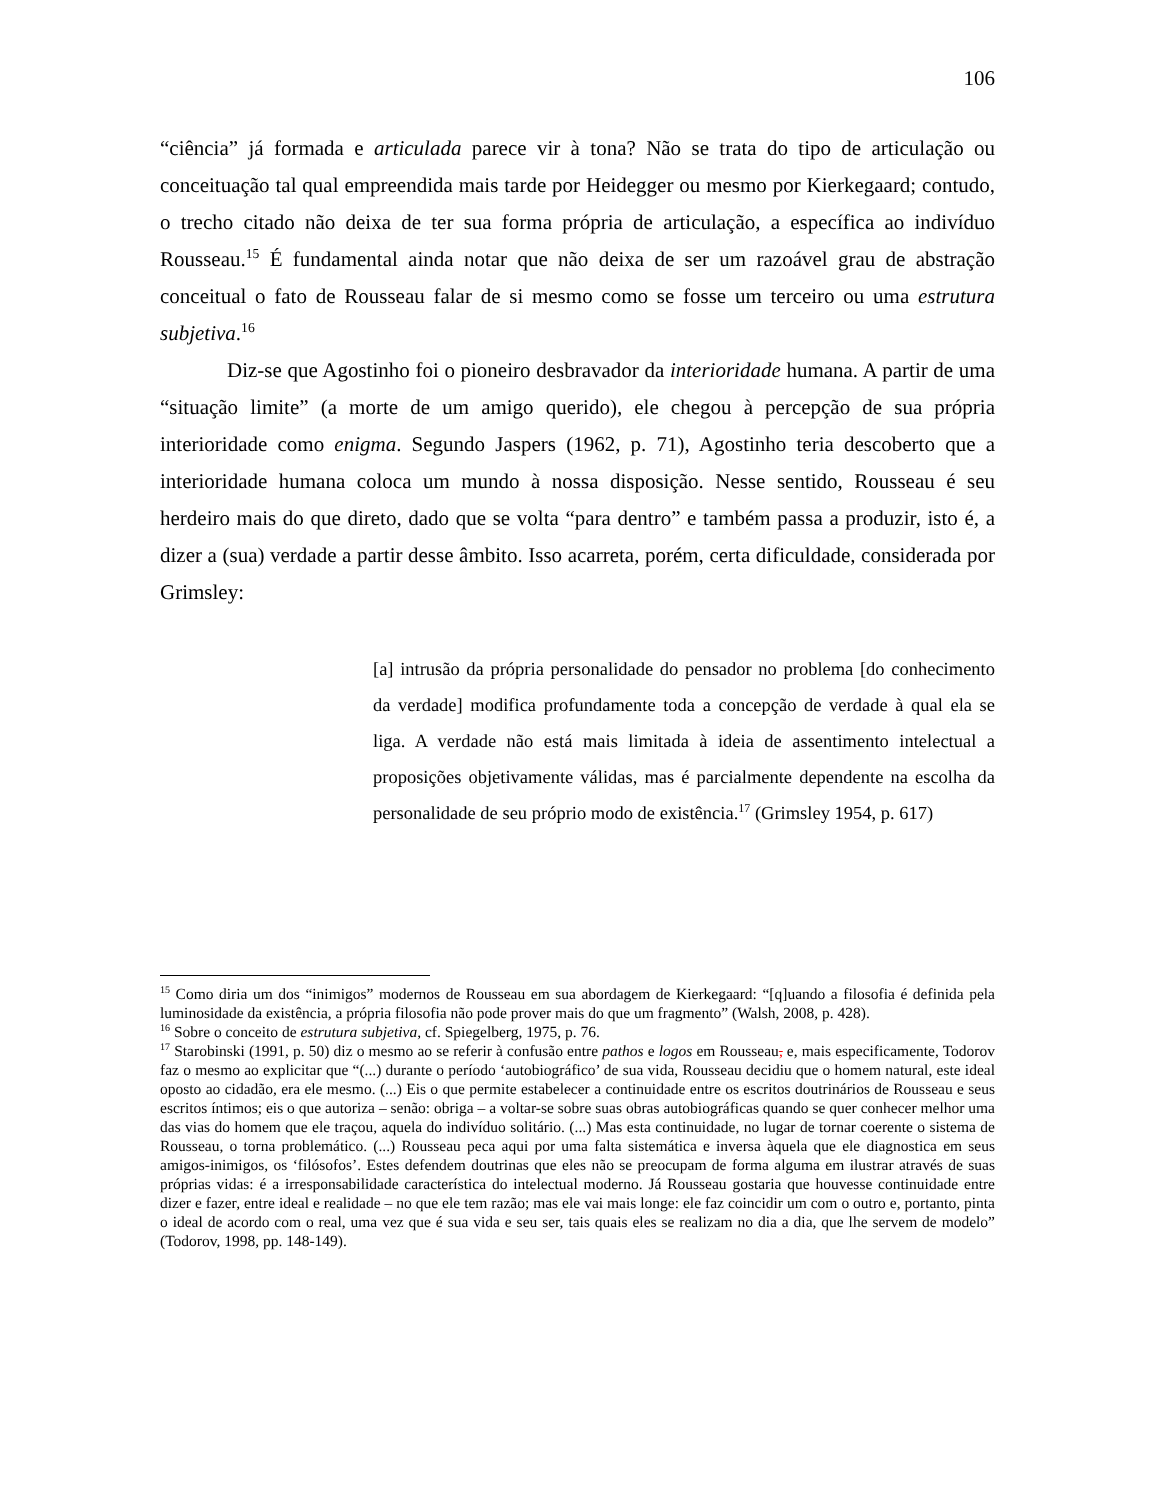106
“ciência” já formada e articulada parece vir à tona? Não se trata do tipo de articulação ou conceituação tal qual empreendida mais tarde por Heidegger ou mesmo por Kierkegaard; contudo, o trecho citado não deixa de ter sua forma própria de articulação, a específica ao indivíduo Rousseau.<sup>15</sup> É fundamental ainda notar que não deixa de ser um razoável grau de abstração conceitual o fato de Rousseau falar de si mesmo como se fosse um terceiro ou uma estrutura subjetiva.<sup>16</sup>
Diz-se que Agostinho foi o pioneiro desbravador da interioridade humana. A partir de uma “situação limite” (a morte de um amigo querido), ele chegou à percepção de sua própria interioridade como enigma. Segundo Jaspers (1962, p. 71), Agostinho teria descoberto que a interioridade humana coloca um mundo à nossa disposição. Nesse sentido, Rousseau é seu herdeiro mais do que direto, dado que se volta “para dentro” e também passa a produzir, isto é, a dizer a (sua) verdade a partir desse âmbito. Isso acarreta, porém, certa dificuldade, considerada por Grimsley:
[a] intrusão da própria personalidade do pensador no problema [do conhecimento da verdade] modifica profundamente toda a concepção de verdade à qual ela se liga. A verdade não está mais limitada à ideia de assentimento intelectual a proposições objetivamente válidas, mas é parcialmente dependente na escolha da personalidade de seu próprio modo de existência.<sup>17</sup> (Grimsley 1954, p. 617)
<sup>15</sup> Como diria um dos “inimigos” modernos de Rousseau em sua abordagem de Kierkegaard: “[q]uando a filosofia é definida pela luminosidade da existência, a própria filosofia não pode prover mais do que um fragmento” (Walsh, 2008, p. 428).
<sup>16</sup> Sobre o conceito de estrutura subjetiva, cf. Spiegelberg, 1975, p. 76.
<sup>17</sup> Starobinski (1991, p. 50) diz o mesmo ao se referir à confusão entre pathos e logos em Rousseau, e, mais especificamente, Todorov faz o mesmo ao explicitar que “(...) durante o período ‘autobiográfico’ de sua vida, Rousseau decidiu que o homem natural, este ideal oposto ao cidadão, era ele mesmo. (...) Eis o que permite estabelecer a continuidade entre os escritos doutrinários de Rousseau e seus escritos íntimos; eis o que autoriza – senão: obriga – a voltar-se sobre suas obras autobiográficas quando se quer conhecer melhor uma das vias do homem que ele traçou, aquela do indivíduo solitário. (...) Mas esta continuidade, no lugar de tornar coerente o sistema de Rousseau, o torna problemático. (...) Rousseau peca aqui por uma falta sistemática e inversa àquela que ele diagnostica em seus amigos-inimigos, os ‘filósofos’. Estes defendem doutrinas que eles não se preocupam de forma alguma em ilustrar através de suas próprias vidas: é a irresponsabilidade característica do intelectual moderno. Já Rousseau gostaria que houvesse continuidade entre dizer e fazer, entre ideal e realidade – no que ele tem razão; mas ele vai mais longe: ele faz coincidir um com o outro e, portanto, pinta o ideal de acordo com o real, uma vez que é sua vida e seu ser, tais quais eles se realizam no dia a dia, que lhe servem de modelo” (Todorov, 1998, pp. 148-149).